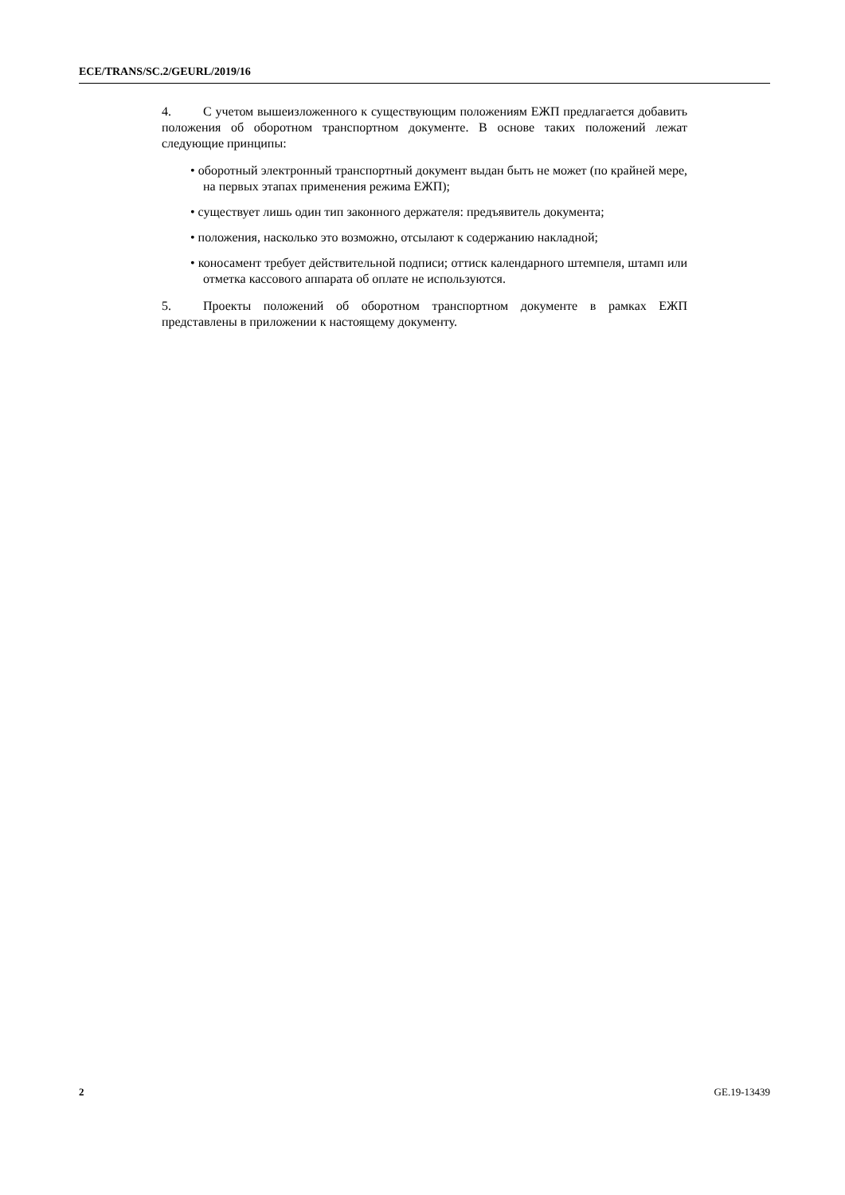ECE/TRANS/SC.2/GEURL/2019/16
4. С учетом вышеизложенного к существующим положениям ЕЖП предлагается добавить положения об оборотном транспортном документе. В основе таких положений лежат следующие принципы:
• оборотный электронный транспортный документ выдан быть не может (по крайней мере, на первых этапах применения режима ЕЖП);
• существует лишь один тип законного держателя: предъявитель документа;
• положения, насколько это возможно, отсылают к содержанию накладной;
• коносамент требует действительной подписи; оттиск календарного штемпеля, штамп или отметка кассового аппарата об оплате не используются.
5. Проекты положений об оборотном транспортном документе в рамках ЕЖП представлены в приложении к настоящему документу.
2 GE.19-13439